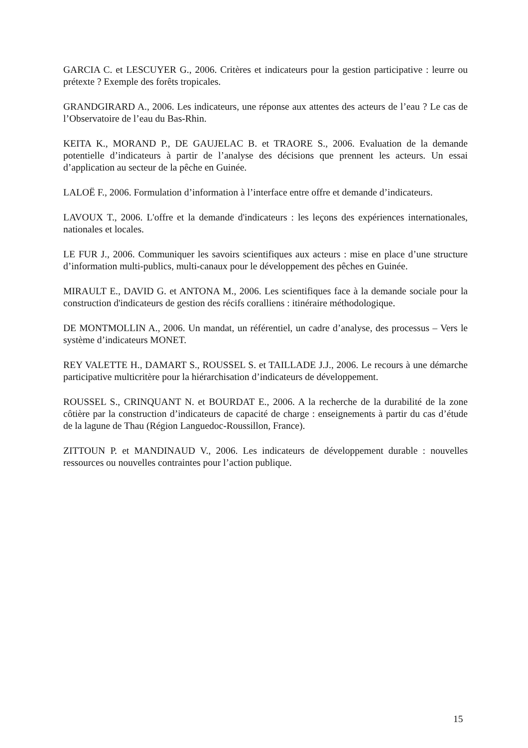GARCIA C. et LESCUYER G., 2006. Critères et indicateurs pour la gestion participative : leurre ou prétexte ? Exemple des forêts tropicales.
GRANDGIRARD A., 2006. Les indicateurs, une réponse aux attentes des acteurs de l’eau ? Le cas de l’Observatoire de l’eau du Bas-Rhin.
KEITA K., MORAND P., DE GAUJELAC B. et TRAORE S., 2006. Evaluation de la demande potentielle d’indicateurs à partir de l’analyse des décisions que prennent les acteurs. Un essai d’application au secteur de la pêche en Guinée.
LALOË F., 2006. Formulation d’information à l’interface entre offre et demande d’indicateurs.
LAVOUX T., 2006. L'offre et la demande d'indicateurs : les leçons des expériences internationales, nationales et locales.
LE FUR J., 2006. Communiquer les savoirs scientifiques aux acteurs : mise en place d’une structure d’information multi-publics, multi-canaux pour le développement des pêches en Guinée.
MIRAULT E., DAVID G. et ANTONA M., 2006. Les scientifiques face à la demande sociale pour la construction d'indicateurs de gestion des récifs coralliens : itinéraire méthodologique.
DE MONTMOLLIN A., 2006. Un mandat, un référentiel, un cadre d’analyse, des processus – Vers le système d’indicateurs MONET.
REY VALETTE H., DAMART S., ROUSSEL S. et TAILLADE J.J., 2006. Le recours à une démarche participative multicritère pour la hiérarchisation d’indicateurs de développement.
ROUSSEL S., CRINQUANT N. et BOURDAT E., 2006. A la recherche de la durabilité de la zone côtière par la construction d’indicateurs de capacité de charge : enseignements à partir du cas d’étude de la lagune de Thau (Région Languedoc-Roussillon, France).
ZITTOUN P. et MANDINAUD V., 2006. Les indicateurs de développement durable : nouvelles ressources ou nouvelles contraintes pour l’action publique.
15